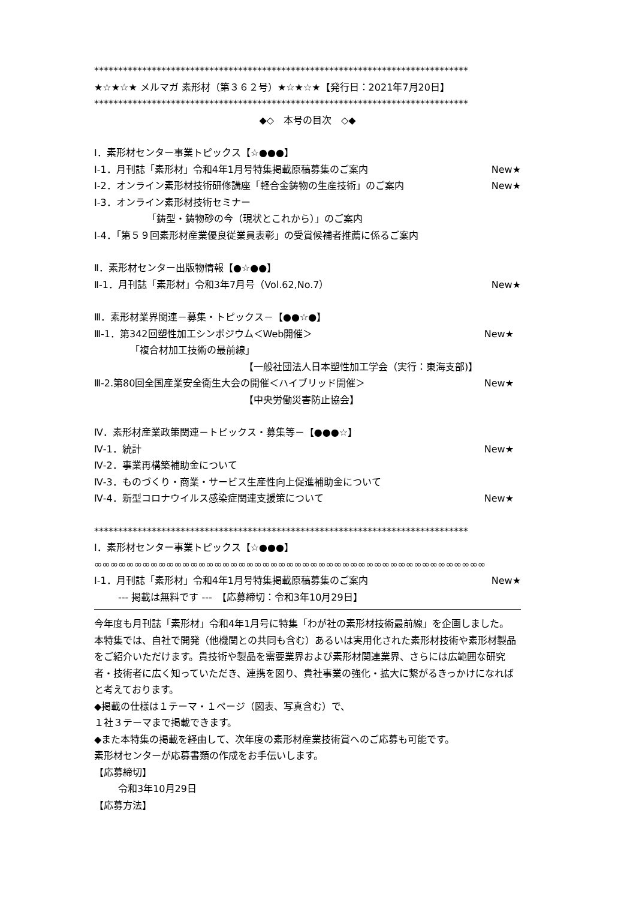******************************************************************************
★☆★☆★ メルマガ 素形材（第３６２号）★☆★☆★【発行日：2021年7月20日】
******************************************************************************
◆◇　本号の目次　◇◆
Ⅰ．素形材センター事業トピックス【☆●●●】
Ⅰ-1．月刊誌「素形材」令和4年1月号特集掲載原稿募集のご案内 New★
Ⅰ-2．オンライン素形材技術研修講座「軽合金鋳物の生産技術」のご案内 New★
Ⅰ-3．オンライン素形材技術セミナー
「鋳型・鋳物砂の今（現状とこれから）」のご案内
Ⅰ-4．「第５９回素形材産業優良従業員表彰」の受賞候補者推薦に係るご案内
Ⅱ．素形材センター出版物情報【●☆●●】
Ⅱ-1．月刊誌「素形材」令和3年7月号（Vol.62,No.7） New★
Ⅲ．素形材業界関連－募集・トピックス－【●●☆●】
Ⅲ-1．第342回塑性加工シンポジウム＜Web開催＞ New★
「複合材加工技術の最前線」
【一般社団法人日本塑性加工学会（実行：東海支部)】
Ⅲ-2.第80回全国産業安全衛生大会の開催＜ハイブリッド開催＞ New★
【中央労働災害防止協会】
Ⅳ．素形材産業政策関連－トピックス・募集等－【●●●☆】
Ⅳ-1．統計 New★
Ⅳ-2．事業再構築補助金について
Ⅳ-3．ものづくり・商業・サービス生産性向上促進補助金について
Ⅳ-4．新型コロナウイルス感染症関連支援策について New★
******************************************************************************
Ⅰ．素形材センター事業トピックス【☆●●●】
∞∞∞∞∞∞∞∞∞∞∞∞∞∞∞∞∞∞∞∞∞∞∞∞∞∞∞∞∞∞∞∞∞∞∞∞∞∞∞∞∞∞∞∞∞∞∞∞∞
Ⅰ-1．月刊誌「素形材」令和4年1月号特集掲載原稿募集のご案内 New★
--- 掲載は無料です ---　【応募締切：令和3年10月29日】
今年度も月刊誌「素形材」令和4年1月号に特集「わが社の素形材技術最前線」を企画しました。
本特集では、自社で開発（他機関との共同も含む）あるいは実用化された素形材技術や素形材製品をご紹介いただけます。貴技術や製品を需要業界および素形材関連業界、さらには広範囲な研究者・技術者に広く知っていただき、連携を図り、貴社事業の強化・拡大に繋がるきっかけになればと考えております。
◆掲載の仕様は１テーマ・１ページ（図表、写真含む）で、
１社３テーマまで掲載できます。
◆また本特集の掲載を経由して、次年度の素形材産業技術賞へのご応募も可能です。
素形材センターが応募書類の作成をお手伝いします。
【応募締切】
令和3年10月29日
【応募方法】